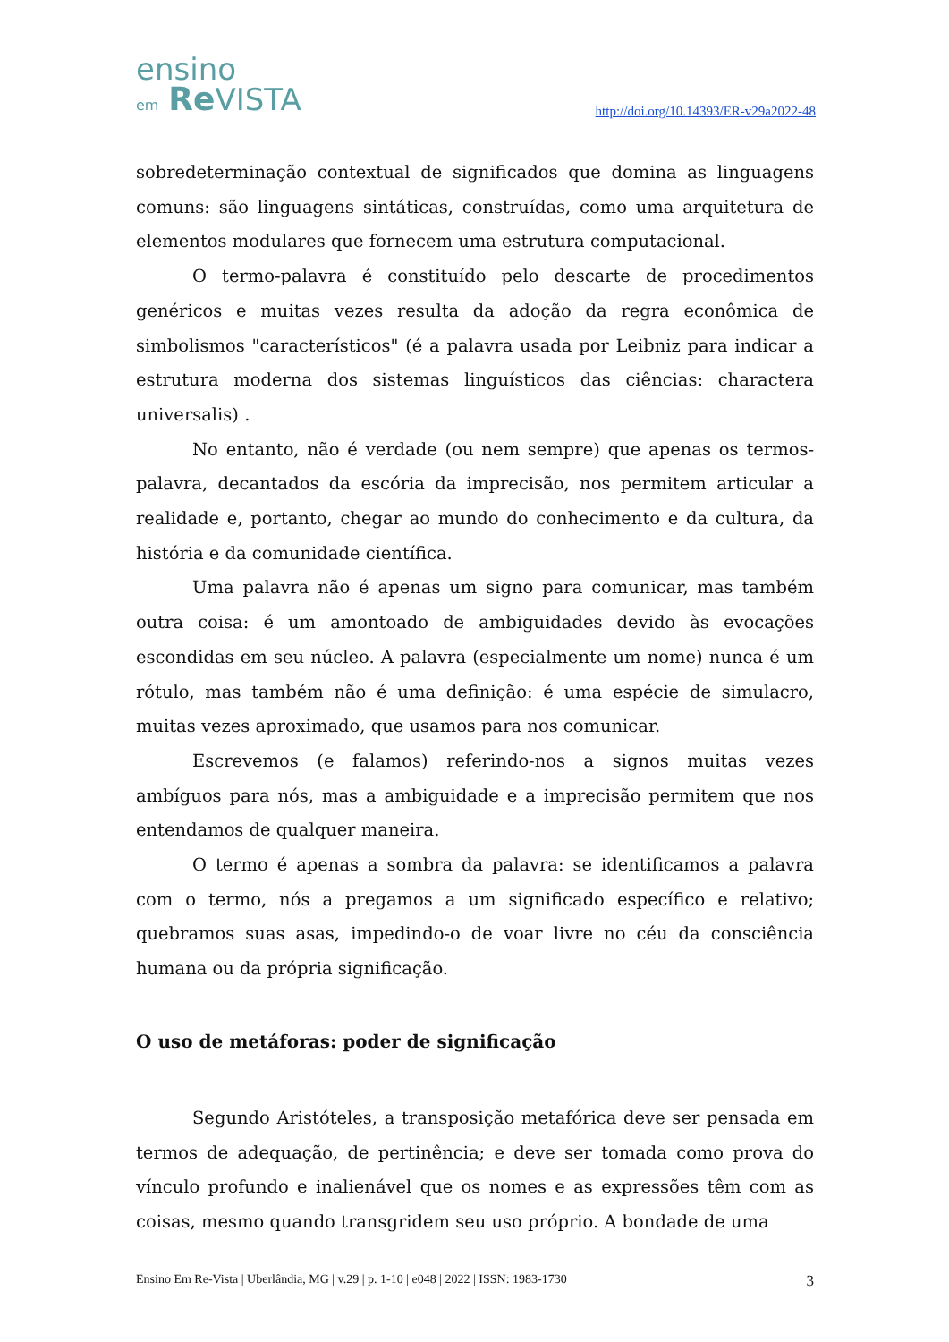ensino
em Re VISTA
http://doi.org/10.14393/ER-v29a2022-48
sobredeterminação contextual de significados que domina as linguagens comuns: são linguagens sintáticas, construídas, como uma arquitetura de elementos modulares que fornecem uma estrutura computacional.
O termo-palavra é constituído pelo descarte de procedimentos genéricos e muitas vezes resulta da adoção da regra econômica de simbolismos "característicos" (é a palavra usada por Leibniz para indicar a estrutura moderna dos sistemas linguísticos das ciências: charactera universalis) .
No entanto, não é verdade (ou nem sempre) que apenas os termos-palavra, decantados da escória da imprecisão, nos permitem articular a realidade e, portanto, chegar ao mundo do conhecimento e da cultura, da história e da comunidade científica.
Uma palavra não é apenas um signo para comunicar, mas também outra coisa: é um amontoado de ambiguidades devido às evocações escondidas em seu núcleo. A palavra (especialmente um nome) nunca é um rótulo, mas também não é uma definição: é uma espécie de simulacro, muitas vezes aproximado, que usamos para nos comunicar.
Escrevemos (e falamos) referindo-nos a signos muitas vezes ambíguos para nós, mas a ambiguidade e a imprecisão permitem que nos entendamos de qualquer maneira.
O termo é apenas a sombra da palavra: se identificamos a palavra com o termo, nós a pregamos a um significado específico e relativo; quebramos suas asas, impedindo-o de voar livre no céu da consciência humana ou da própria significação.
O uso de metáforas: poder de significação
Segundo Aristóteles, a transposição metafórica deve ser pensada em termos de adequação, de pertinência; e deve ser tomada como prova do vínculo profundo e inalienável que os nomes e as expressões têm com as coisas, mesmo quando transgridem seu uso próprio. A bondade de uma
Ensino Em Re-Vista | Uberlândia, MG | v.29 | p. 1-10 | e048 | 2022 | ISSN: 1983-1730 3